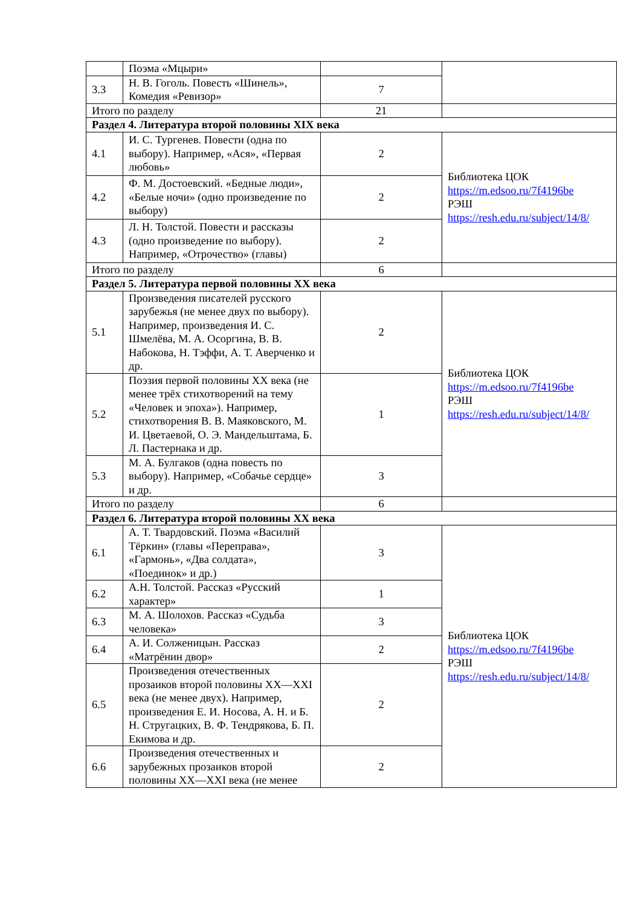| | Поэма «Мцыри» | | |
| 3.3 | Н. В. Гоголь. Повесть «Шинель», Комедия «Ревизор» | 7 | |
| Итого по разделу | | 21 | |
| Раздел 4. Литература второй половины XIX века | | | |
| 4.1 | И. С. Тургенев. Повести (одна по выбору). Например, «Ася», «Первая любовь» | 2 | Библиотека ЦОК https://m.edsoo.ru/7f4196be РЭШ https://resh.edu.ru/subject/14/8/ |
| 4.2 | Ф. М. Достоевский. «Бедные люди», «Белые ночи» (одно произведение по выбору) | 2 | |
| 4.3 | Л. Н. Толстой. Повести и рассказы (одно произведение по выбору). Например, «Отрочество» (главы) | 2 | |
| Итого по разделу | | 6 | |
| Раздел 5. Литература первой половины XX века | | | |
| 5.1 | Произведения писателей русского зарубежья (не менее двух по выбору). Например, произведения И. С. Шмелёва, М. А. Осоргина, В. В. Набокова, Н. Тэффи, А. Т. Аверченко и др. | 2 | Библиотека ЦОК https://m.edsoo.ru/7f4196be РЭШ https://resh.edu.ru/subject/14/8/ |
| 5.2 | Поэзия первой половины XX века (не менее трёх стихотворений на тему «Человек и эпоха»). Например, стихотворения В. В. Маяковского, М. И. Цветаевой, О. Э. Мандельштама, Б. Л. Пастернака и др. | 1 | |
| 5.3 | М. А. Булгаков (одна повесть по выбору). Например, «Собачье сердце» и др. | 3 | |
| Итого по разделу | | 6 | |
| Раздел 6. Литература второй половины XX века | | | |
| 6.1 | А. Т. Твардовский. Поэма «Василий Тёркин» (главы «Переправа», «Гармонь», «Два солдата», «Поединок» и др.) | 3 | Библиотека ЦОК https://m.edsoo.ru/7f4196be РЭШ https://resh.edu.ru/subject/14/8/ |
| 6.2 | А.Н. Толстой. Рассказ «Русский характер» | 1 | |
| 6.3 | М. А. Шолохов. Рассказ «Судьба человека» | 3 | |
| 6.4 | А. И. Солженицын. Рассказ «Матрёнин двор» | 2 | |
| 6.5 | Произведения отечественных прозаиков второй половины XX—XXI века (не менее двух). Например, произведения Е. И. Носова, А. Н. и Б. Н. Стругацких, В. Ф. Тендрякова, Б. П. Екимова и др. | 2 | |
| 6.6 | Произведения отечественных и зарубежных прозаиков второй половины XX—XXI века (не менее | 2 | |